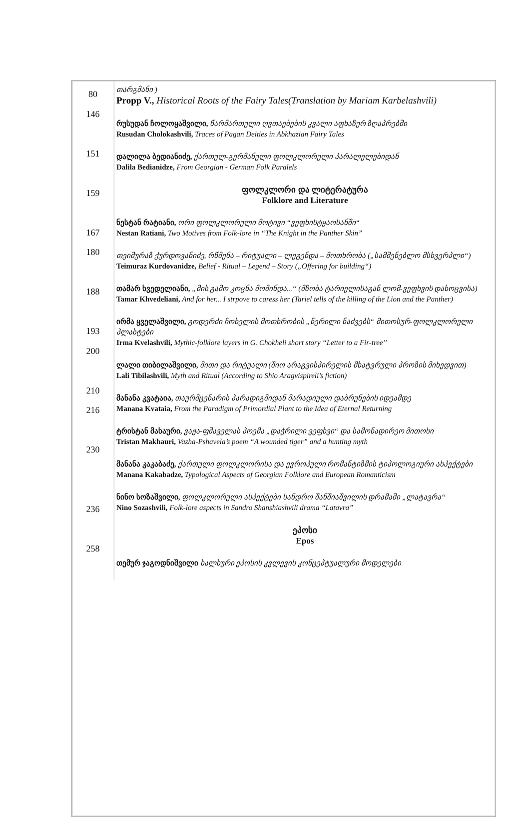| 80 146 151 159 167 180 188 193 200 210 216 230 236 258 | თარგმანი ) Propp V., Historical Roots of the Fairy Tales(Translation by Mariam Karbelashvili) რუსუდან ჩოლოყაშვილი, წარმართული ღვთაებების კვალი აფხაზურ ზღაპრებში Rusudan Cholokashvili, Traces of Pagan Deities in Abkhazian Fairy Tales დალილა ბედიანიძე, ქართულ-გერმანული ფოლკლორული პარალელებიდან Dalila Bedianidze, From Georgian - German Folk Paralels ფოლკლორი და ლიტერატურა Folklore and Literature ნესტან რატიანი, ორი ფოლკლორული მოტივი “ვეფხისტყაოსანში“ Nestan Ratiani, Two Motives from Folk-lore in “The Knight in the Panther Skin” თეიმურაზ ქურდოვანიძე, რწმენა – რიტუალი – ლეგენდა – მოთხრობა („სამშენებლო მსხვერპლი“) Teimuraz Kurdovanidze, Belief - Ritual – Legend – Story („Offering for building“) თამარ ხვედელიანი, „მის გამო კოცნა მომინდა...“ (მზობა ტარიელისაგან ლომ-ვეფხვის დახოცვისა) Tamar Khvedeliani, And for her... I strpove to caress her (Tariel tells of the killing of the Lion and the Panther) ირმა ყველაშვილი, გოდერძი ჩოხელის მოთხრობის „წერილი ნაძვებს“ მითოსურ-ფოლკლორული პლასტები Irma Kvelashvili, Mythic-folklore layers in G. Chokheli short story “Letter to a Fir-tree” ლალი თიბილაშვილი, მითი და რიტუალი (შიო არაგვისპირელის მხატვრული პროზის მიხედვით) Lali Tibilashvili, Myth and Ritual (According to Shio Aragvispireli’s fiction) მანანა კვატაია, თაურმცენარის პარადიგმიდან მარადიული დაბრუნების იდეამდე Manana Kvataia, From the Paradigm of Primordial Plant to the Idea of Eternal Returning ტრისტან მახაური, ვაჟა-ფშაველას პოემა „დაჭრილი ვეფხვი“ და სამონადირეო მითოსი Tristan Makhauri, Vazha-Pshavela’s poem “A wounded tiger” and a hunting myth მანანა კაკაბაძე, ქართული ფოლკლორისა და ევროპული რომანტიზმის ტიპოლოგიური ასპექტები Manana Kakabadze, Typological Aspects of Georgian Folklore and European Romanticism ნინო სოზაშვილი, ფოლკლორული ასპექტები სანდრო შანშიაშვილის დრამაში „ლატავრა“ Nino Sozashvili, Folk-lore aspects in Sandro Shanshiashvili drama “Latavra” ეპოსი Epos თემურ ჯაგოდნიშვილი ხალხური ეპოსის კვლევის კონცეპტუალური მოდელები |